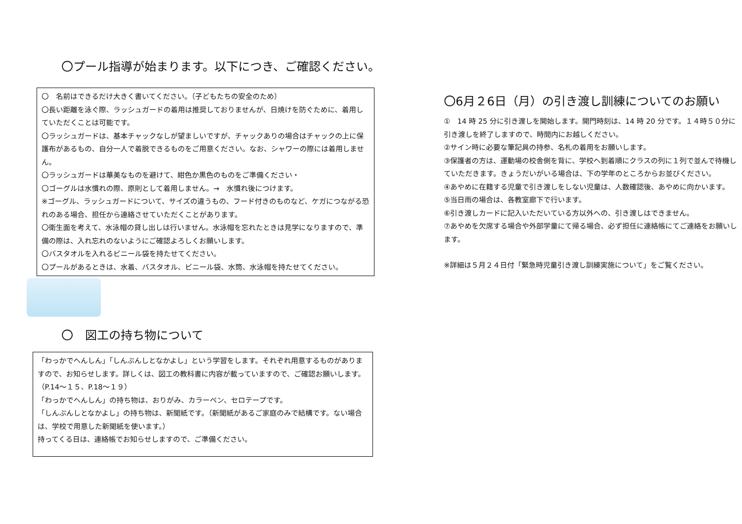〇プール指導が始まります。以下につき、ご確認ください。
〇　名前はできるだけ大きく書いてください。（子どもたちの安全のため）
〇長い距離を泳ぐ際、ラッシュガードの着用は推奨しておりませんが、日焼けを防ぐために、着用していただくことは可能です。
〇ラッシュガードは、基本チャックなしが望ましいですが、チャックありの場合はチャックの上に保護布があるもの、自分一人で着脱できるものをご用意ください。なお、シャワーの際には着用しません。
〇ラッシュガードは華美なものを避けて、紺色か黒色のものをご準備ください・
〇ゴーグルは水慣れの際、原則として着用しません。→　水慣れ後につけます。
※ゴーグル、ラッシュガードについて、サイズの違うもの、フード付きのものなど、ケガにつながる恐れのある場合、担任から連絡させていただくことがあります。
〇衛生面を考えて、水泳帽の貸し出しは行いません。水泳帽を忘れたときは見学になりますので、準備の際は、入れ忘れのないようにご確認よろしくお願いします。
〇バスタオルを入れるビニール袋を持たせてください。
〇プールがあるときは、水着、バスタオル、ビニール袋、水筒、水泳帽を持たせてください。
〇　図工の持ち物について
「わっかでへんしん」「しんぶんしとなかよし」という学習をします。それぞれ用意するものがありますので、お知らせします。詳しくは、図工の教科書に内容が載っていますので、ご確認お願いします。（P.14～１５、P.18～１９）
「わっかでへんしん」の持ち物は、おりがみ、カラーペン、セロテープです。
「しんぶんしとなかよし」の持ち物は、新聞紙です。（新聞紙があるご家庭のみで結構です。ない場合は、学校で用意した新聞紙を使います。）
持ってくる日は、連絡帳でお知らせしますので、ご準備ください。
〇6月２6日（月）の引き渡し訓練についてのお願い
①　14 時 25 分に引き渡しを開始します。開門時刻は、14 時 20 分です。１４時５０分に引き渡しを終了しますので、時間内にお越しください。
②サイン時に必要な筆記具の持参、名札の着用をお願いします。
③保護者の方は、運動場の校舎側を背に、学校へ到着順にクラスの列に１列で並んで待機していただきます。きょうだいがいる場合は、下の学年のところからお並びください。
④あやめに在籍する児童で引き渡しをしない児童は、人数確認後、あやめに向かいます。
⑤当日雨の場合は、各教室廊下で行います。
⑥引き渡しカードに記入いただいている方以外への、引き渡しはできません。
⑦あやめを欠席する場合や外部学童にて帰る場合、必ず担任に連絡帳にてご連絡をお願いします。
※詳細は５月２４日付「緊急時児童引き渡し訓練実施について」をご覧ください。